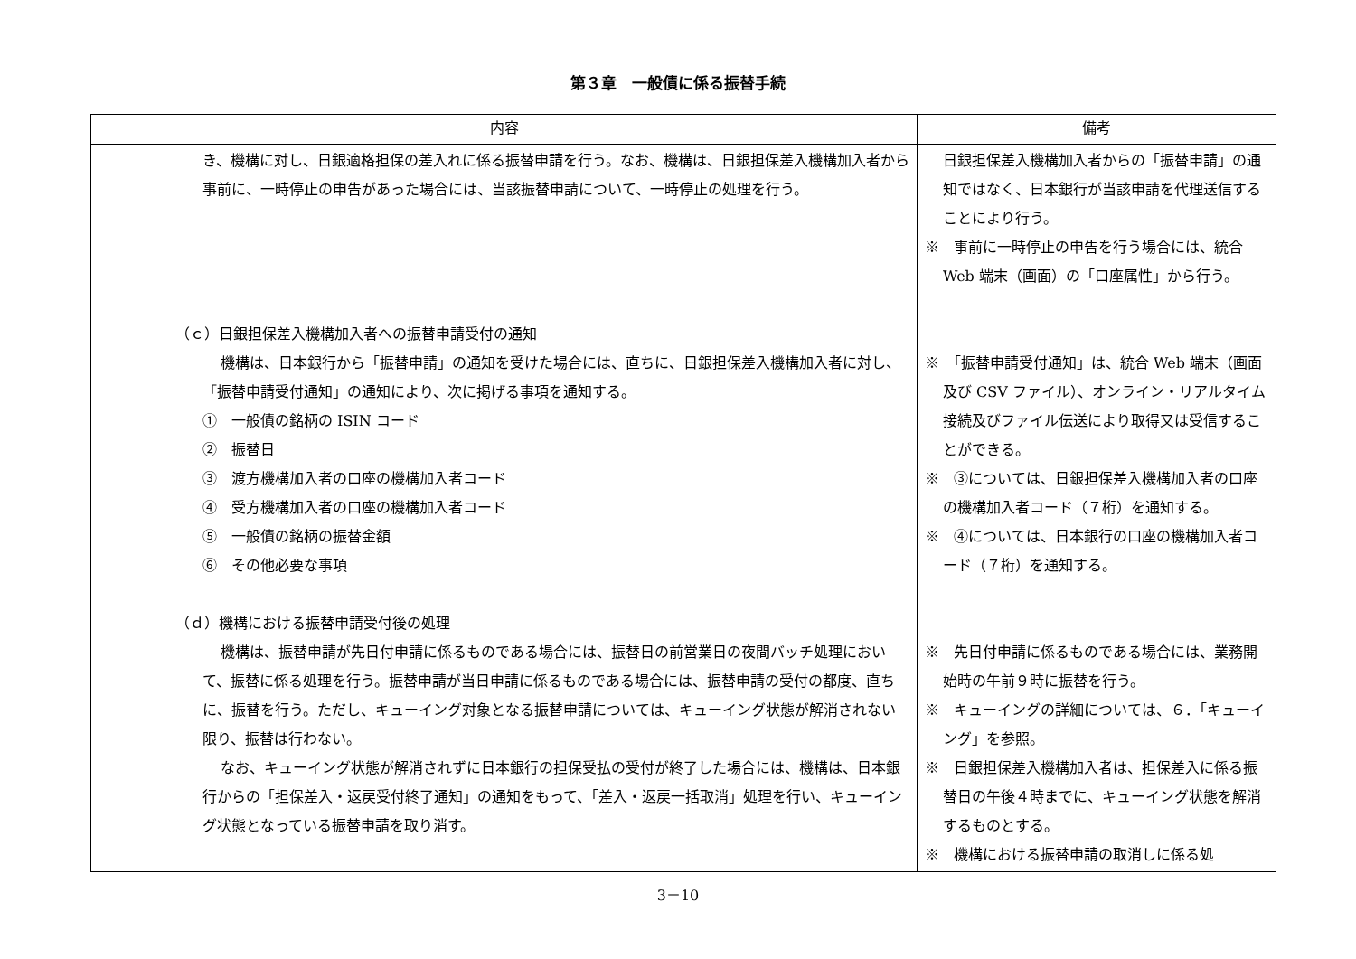第３章　一般債に係る振替手続
| 内容 | 備考 |
| --- | --- |
| き、機構に対し、日銀適格担保の差入れに係る振替申請を行う。なお、機構は、日銀担保差入機構加入者から事前に、一時停止の申告があった場合には、当該振替申請について、一時停止の処理を行う。 （ｃ）日銀担保差入機構加入者への振替申請受付の通知 機構は、日本銀行から「振替申請」の通知を受けた場合には、直ちに、日銀担保差入機構加入者に対し、「振替申請受付通知」の通知により、次に掲げる事項を通知する。 ① 一般債の銘柄の ISIN コード ② 振替日 ③ 渡方機構加入者の口座の機構加入者コード ④ 受方機構加入者の口座の機構加入者コード ⑤ 一般債の銘柄の振替金額 ⑥ その他必要な事項 （ｄ）機構における振替申請受付後の処理 機構は、振替申請が先日付申請に係るものである場合には、振替日の前営業日の夜間バッチ処理において、振替に係る処理を行う。振替申請が当日申請に係るものである場合には、振替申請の受付の都度、直ちに、振替を行う。ただし、キューイング対象となる振替申請については、キューイング状態が解消されない限り、振替は行わない。 なお、キューイング状態が解消されずに日本銀行の担保受払の受付が終了した場合には、機構は、日本銀行からの「担保差入・返戻受付終了通知」の通知をもって、「差入・返戻一括取消」処理を行い、キューイング状態となっている振替申請を取り消す。 | 日銀担保差入機構加入者からの「振替申請」の通知ではなく、日本銀行が当該申請を代理送信することにより行う。 ※ 事前に一時停止の申告を行う場合には、統合 Web 端末（画面）の「口座属性」から行う。 ※ 「振替申請受付通知」は、統合 Web 端末（画面及び CSV ファイル）、オンライン・リアルタイム接続及びファイル伝送により取得又は受信することができる。 ※ ③については、日銀担保差入機構加入者の口座の機構加入者コード（７桁）を通知する。 ※ ④については、日本銀行の口座の機構加入者コード（７桁）を通知する。 ※ 先日付申請に係るものである場合には、業務開始時の午前９時に振替を行う。 ※ キューイングの詳細については、６．「キューイング」を参照。 ※ 日銀担保差入機構加入者は、担保差入に係る振替日の午後４時までに、キューイング状態を解消するものとする。 ※ 機構における振替申請の取消しに係る処 |
3－10